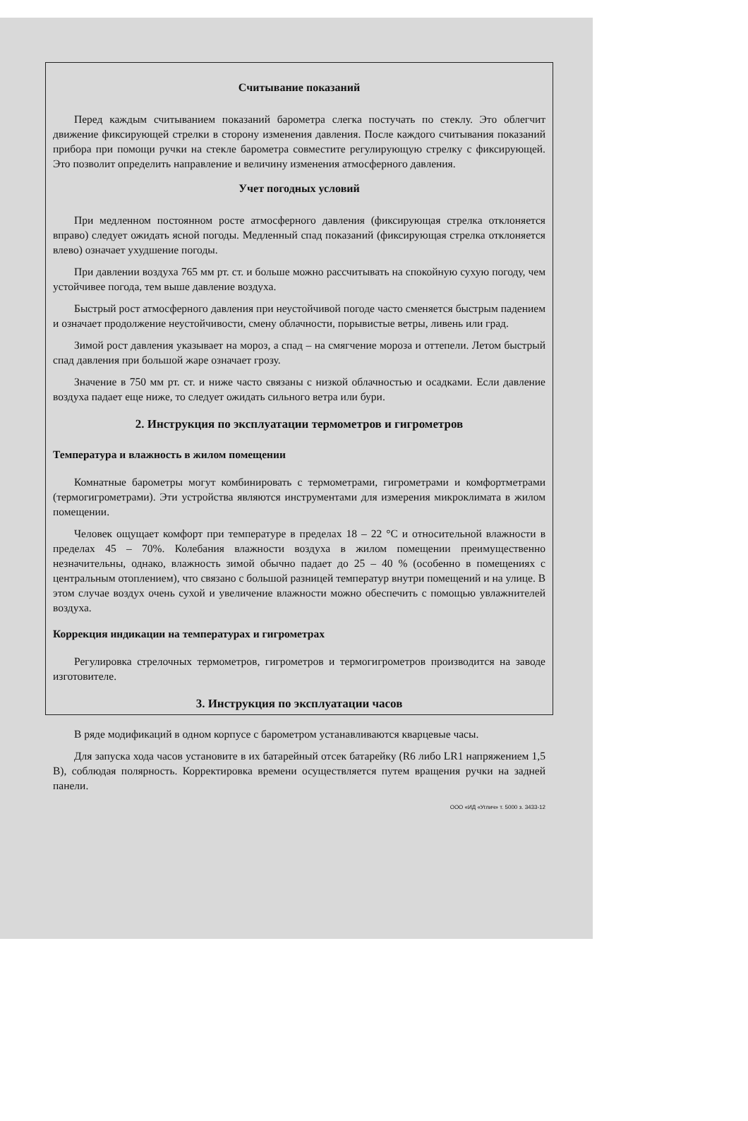Считывание показаний
Перед каждым считыванием показаний барометра слегка постучать по стеклу. Это облегчит движение фиксирующей стрелки в сторону изменения давления. После каждого считывания показаний прибора при помощи ручки на стекле барометра совместите регулирующую стрелку с фиксирующей. Это позволит определить направление и величину изменения атмосферного давления.
Учет погодных условий
При медленном постоянном росте атмосферного давления (фиксирующая стрелка отклоняется вправо) следует ожидать ясной погоды. Медленный спад показаний (фиксирующая стрелка отклоняется влево) означает ухудшение погоды.
При давлении воздуха 765 мм рт. ст. и больше можно рассчитывать на спокойную сухую погоду, чем устойчивее погода, тем выше давление воздуха.
Быстрый рост атмосферного давления при неустойчивой погоде часто сменяется быстрым падением и означает продолжение неустойчивости, смену облачности, порывистые ветры, ливень или град.
Зимой рост давления указывает на мороз, а спад – на смягчение мороза и оттепели. Летом быстрый спад давления при большой жаре означает грозу.
Значение в 750 мм рт. ст. и ниже часто связаны с низкой облачностью и осадками. Если давление воздуха падает еще ниже, то следует ожидать сильного ветра или бури.
2. Инструкция по эксплуатации термометров и гигрометров
Температура и влажность в жилом помещении
Комнатные барометры могут комбинировать с термометрами, гигрометрами и комфортметрами (термогигрометрами). Эти устройства являются инструментами для измерения микроклимата в жилом помещении.
Человек ощущает комфорт при температуре в пределах 18 – 22 °С и относительной влажности в пределах 45 – 70%. Колебания влажности воздуха в жилом помещении преимущественно незначительны, однако, влажность зимой обычно падает до 25 – 40 % (особенно в помещениях с центральным отоплением), что связано с большой разницей температур внутри помещений и на улице. В этом случае воздух очень сухой и увеличение влажности можно обеспечить с помощью увлажнителей воздуха.
Коррекция индикации на температурах и гигрометрах
Регулировка стрелочных термометров, гигрометров и термогигрометров производится на заводе изготовителе.
3. Инструкция по эксплуатации часов
В ряде модификаций в одном корпусе с барометром устанавливаются кварцевые часы.
Для запуска хода часов установите в их батарейный отсек батарейку (R6 либо LR1 напряжением 1,5 В), соблюдая полярность. Корректировка времени осуществляется путем вращения ручки на задней панели.
ООО «ИД «Углич» т. 5000 з. 3433-12